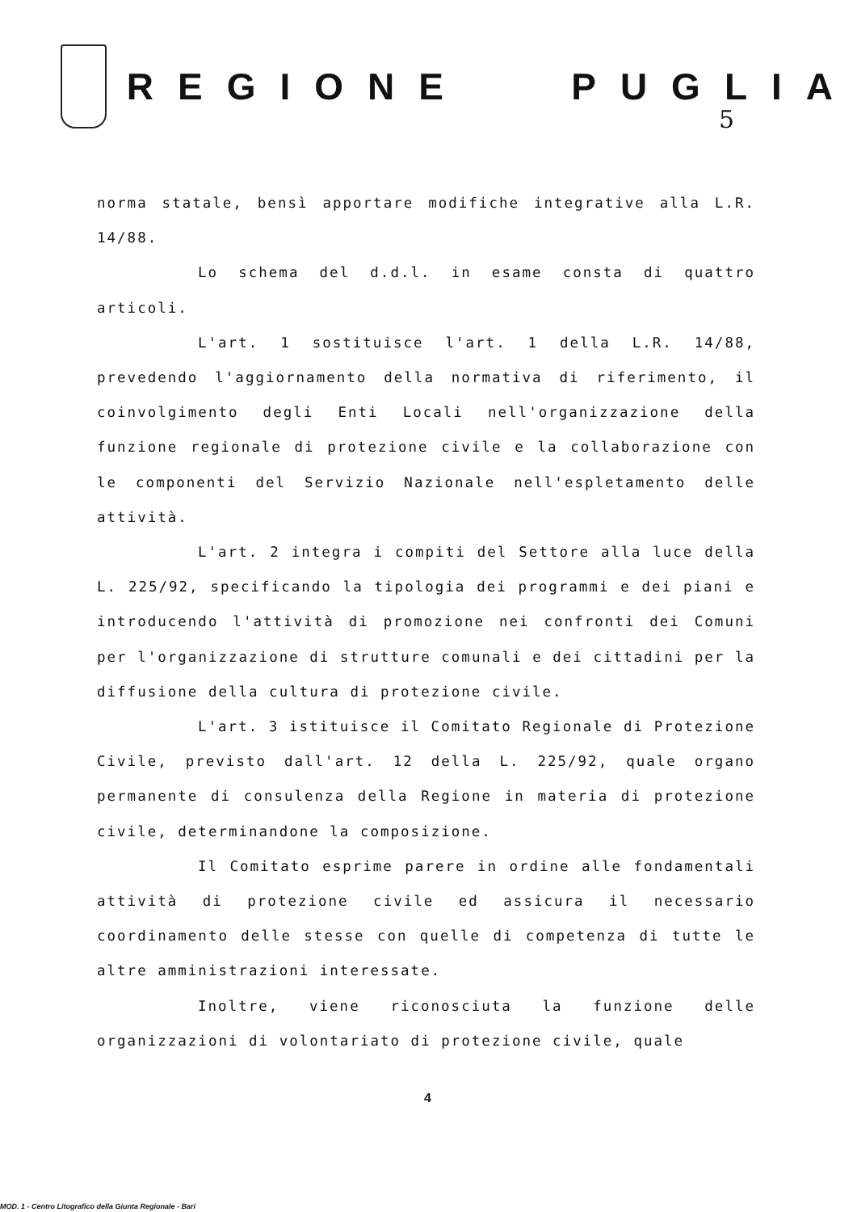REGIONE PUGLIA
5
norma statale, bensì apportare modifiche integrative alla L.R. 14/88.
Lo schema del d.d.l. in esame consta di quattro articoli.
L'art. 1 sostituisce l'art. 1 della L.R. 14/88, prevedendo l'aggiornamento della normativa di riferimento, il coinvolgimento degli Enti Locali nell'organizzazione della funzione regionale di protezione civile e la collaborazione con le componenti del Servizio Nazionale nell'espletamento delle attività.
L'art. 2 integra i compiti del Settore alla luce della L. 225/92, specificando la tipologia dei programmi e dei piani e introducendo l'attività di promozione nei confronti dei Comuni per l'organizzazione di strutture comunali e dei cittadini per la diffusione della cultura di protezione civile.
L'art. 3 istituisce il Comitato Regionale di Protezione Civile, previsto dall'art. 12 della L. 225/92, quale organo permanente di consulenza della Regione in materia di protezione civile, determinandone la composizione.
Il Comitato esprime parere in ordine alle fondamentali attività di protezione civile ed assicura il necessario coordinamento delle stesse con quelle di competenza di tutte le altre amministrazioni interessate.
Inoltre, viene riconosciuta la funzione delle organizzazioni di volontariato di protezione civile, quale
4
MOD. 1 - Centro Litografico della Giunta Regionale - Bari